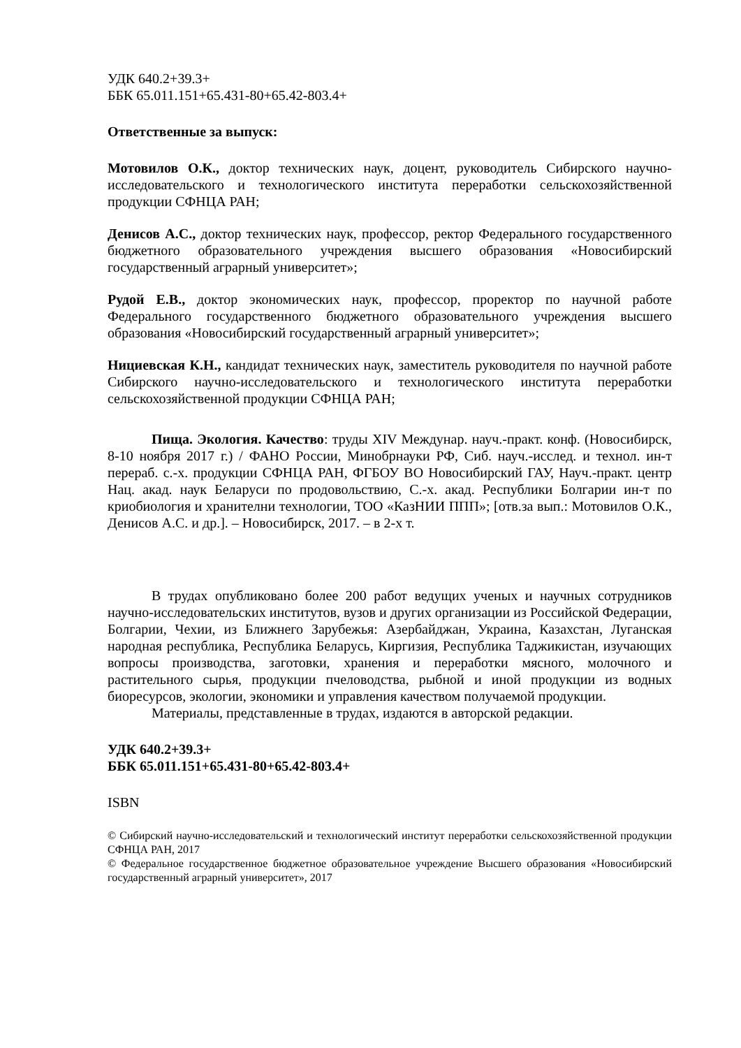УДК 640.2+39.3+
ББК 65.011.151+65.431-80+65.42-803.4+
Ответственные за выпуск:
Мотовилов О.К., доктор технических наук, доцент, руководитель Сибирского научно-исследовательского и технологического института переработки сельскохозяйственной продукции СФНЦА РАН;
Денисов А.С., доктор технических наук, профессор, ректор Федерального государственного бюджетного образовательного учреждения высшего образования «Новосибирский государственный аграрный университет»;
Рудой Е.В., доктор экономических наук, профессор, проректор по научной работе Федерального государственного бюджетного образовательного учреждения высшего образования «Новосибирский государственный аграрный университет»;
Нициевская К.Н., кандидат технических наук, заместитель руководителя по научной работе Сибирского научно-исследовательского и технологического института переработки сельскохозяйственной продукции СФНЦА РАН;
Пища. Экология. Качество: труды XIV Междунар. науч.-практ. конф. (Новосибирск, 8-10 ноября 2017 г.) / ФАНО России, Минобрнауки РФ, Сиб. науч.-исслед. и технол. ин-т перераб. с.-х. продукции СФНЦА РАН, ФГБОУ ВО Новосибирский ГАУ, Науч.-практ. центр Нац. акад. наук Беларуси по продовольствию, С.-х. акад. Республики Болгарии ин-т по криобиология и хранителни технологии, ТОО «КазНИИ ППП»; [отв.за вып.: Мотовилов О.К., Денисов А.С. и др.]. – Новосибирск, 2017. – в 2-х т.
В трудах опубликовано более 200 работ ведущих ученых и научных сотрудников научно-исследовательских институтов, вузов и других организации из Российской Федерации, Болгарии, Чехии, из Ближнего Зарубежья: Азербайджан, Украина, Казахстан, Луганская народная республика, Республика Беларусь, Киргизия, Республика Таджикистан, изучающих вопросы производства, заготовки, хранения и переработки мясного, молочного и растительного сырья, продукции пчеловодства, рыбной и иной продукции из водных биоресурсов, экологии, экономики и управления качеством получаемой продукции.
Материалы, представленные в трудах, издаются в авторской редакции.
УДК 640.2+39.3+
ББК 65.011.151+65.431-80+65.42-803.4+
ISBN
© Сибирский научно-исследовательский и технологический институт переработки сельскохозяйственной продукции СФНЦА РАН, 2017
© Федеральное государственное бюджетное образовательное учреждение Высшего образования «Новосибирский государственный аграрный университет», 2017